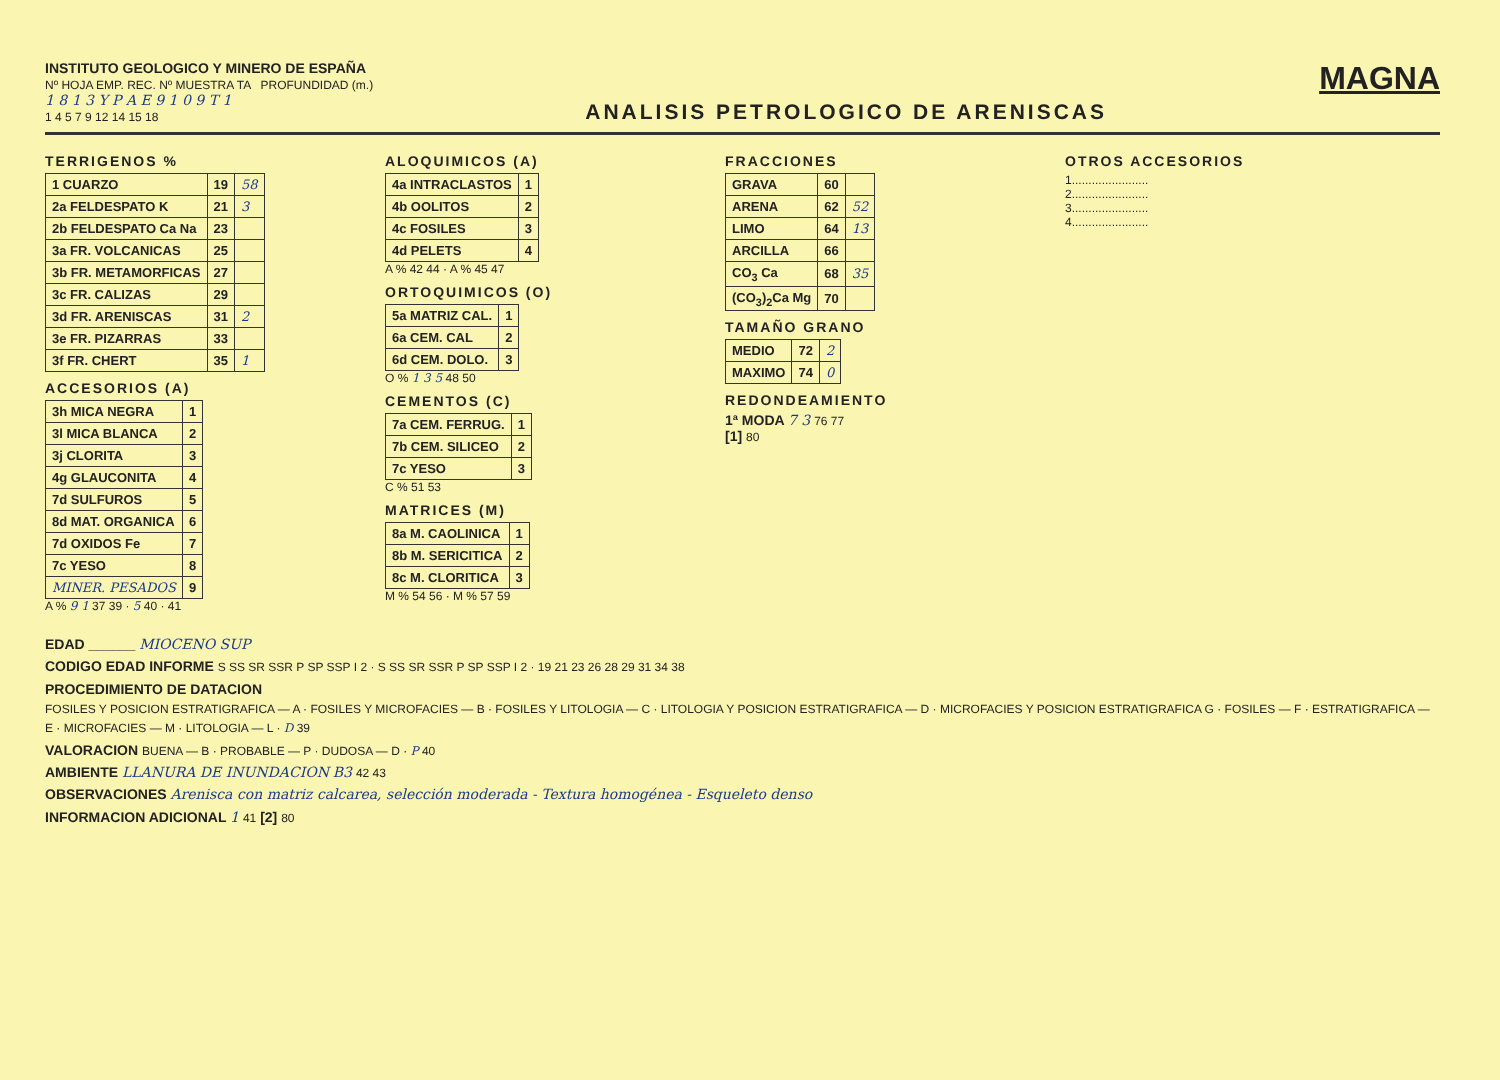INSTITUTO GEOLOGICO Y MINERO DE ESPAÑA
Nº HOJA EMP. REC. Nº MUESTRA TA PROFUNDIDAD (m.)
1 8 1 3 Y P A E 9 1 0 9 T 1
1 4 5 7 9 12 14 15 18
ANALISIS PETROLOGICO DE ARENISCAS
MAGNA
TERRIGENOS %
| 1 CUARZO | 19 | 58 |
| 2a FELDESPATO K | 21 | 3 |
| 2b FELDESPATO Ca Na | 23 | |
| 3a FR. VOLCANICAS | 25 | |
| 3b FR. METAMORFICAS | 27 | |
| 3c FR. CALIZAS | 29 | |
| 3d FR. ARENISCAS | 31 | 2 |
| 3e FR. PIZARRAS | 33 | |
| 3f FR. CHERT | 35 | 1 |
ACCESORIOS (A)
| 3h MICA NEGRA | 1 |
| 3l MICA BLANCA | 2 |
| 3j CLORITA | 3 |
| 4g GLAUCONITA | 4 |
| 7d SULFUROS | 5 |
| 8d MAT. ORGANICA | 6 |
| 7d OXIDOS Fe | 7 |
| 7c YESO | 8 |
| MINER. PESADOS | 9 |
A % 9 1 37 39 · 5 40 · 41
ALOQUIMICOS (A)
| 4a INTRACLASTOS | 1 |
| 4b OOLITOS | 2 |
| 4c FOSILES | 3 |
| 4d PELETS | 4 |
A % 42 44 · A % 45 47
ORTOQUIMICOS (O)
| 5a MATRIZ CAL. | 1 |
| 6a CEM. CAL | 2 |
| 6d CEM. DOLO. | 3 |
O % 1 3 5 48 50
CEMENTOS (C)
| 7a CEM. FERRUG. | 1 |
| 7b CEM. SILICEO | 2 |
| 7c YESO | 3 |
C % 51 53
MATRICES (M)
| 8a M. CAOLINICA | 1 |
| 8b M. SERICITICA | 2 |
| 8c M. CLORITICA | 3 |
M % 54 56 · M % 57 59
FRACCIONES
| GRAVA | 60 | |
| ARENA | 62 | 52 |
| LIMO | 64 | 13 |
| ARCILLA | 66 | |
| CO<sub>3</sub> Ca | 68 | 35 |
| (CO<sub>3</sub>)<sub>2</sub>Ca Mg | 70 | |
TAMAÑO GRANO
| MEDIO | 72 | 2 |
| MAXIMO | 74 | 0 |
REDONDEAMIENTO
1ª MODA 7 3 76 77
[1] 80
OTROS ACCESORIOS
1.......................
2.......................
3.......................
4.......................
EDAD ______ MIOCENO SUP
CODIGO EDAD INFORME S SS SR SSR P SP SSP I 2 · S SS SR SSR P SP SSP I 2 · 19 21 23 26 28 29 31 34 38
PROCEDIMIENTO DE DATACION
FOSILES Y POSICION ESTRATIGRAFICA — A · FOSILES Y MICROFACIES — B · FOSILES Y LITOLOGIA — C · LITOLOGIA Y POSICION ESTRATIGRAFICA — D · MICROFACIES Y POSICION ESTRATIGRAFICA G · FOSILES — F · ESTRATIGRAFICA — E · MICROFACIES — M · LITOLOGIA — L · D 39
VALORACION BUENA — B · PROBABLE — P · DUDOSA — D · P 40
AMBIENTE LLANURA DE INUNDACION B3 42 43
OBSERVACIONES Arenisca con matriz calcarea, selección moderada - Textura homogénea - Esqueleto denso
INFORMACION ADICIONAL 1 41 [2] 80